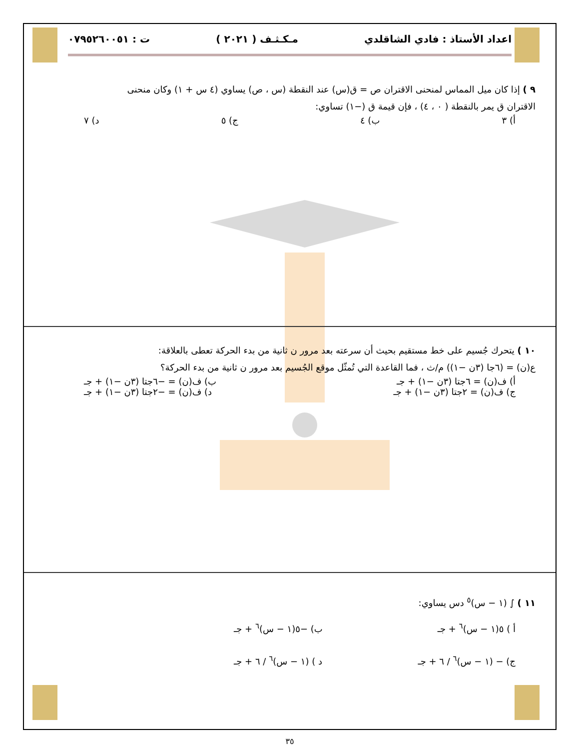اعداد الأستاذ : فادي الشاقلدي مـكـثـف ( ٢٠٢١ ) ت : ٠٧٩٥٢٦٠٠٥١
٩ ) إذا كان ميل المماس لمنحنى الاقتران ص = ق(س) عند النقطة (س ، ص) يساوي (٤ س + ١) وكان منحنى
الاقتران ق يمر بالنقطة ( ٠ ، ٤) ، فإن قيمة ق (−١) تساوي:
أ) ٣ ب) ٤ ج) ٥ د) ٧
١٠ ) يتحرك جُسيم على خط مستقيم بحيث أن سرعته بعد مرور ن ثانية من بدء الحركة تعطى بالعلاقة:
ع(ن) = (٦جا (٣ن −١)) م/ث ، فما القاعدة التي تُمثّل موقع الجُسيم بعد مرور ن ثانية من بدء الحركة؟
أ) ف(ن) = ٦جتا (٣ن −١) + جـ ب) ف(ن) = −٦جتا (٣ن −١) + جـ
ج) ف(ن) = ٢جتا (٣ن −١) + جـ د) ف(ن) = −٢جتا (٣ن −١) + جـ
١١ ) ∫ (١ − س)<sup>٥</sup> دس يساوي:
أ ) ٥(١ − س)<sup>٦</sup> + جـ ب) −٥(١ − س)<sup>٦</sup> + جـ
ج) − (١ − س)<sup>٦</sup> / ٦ + جـ د ) (١ − س)<sup>٦</sup> / ٦ + جـ
٣٥